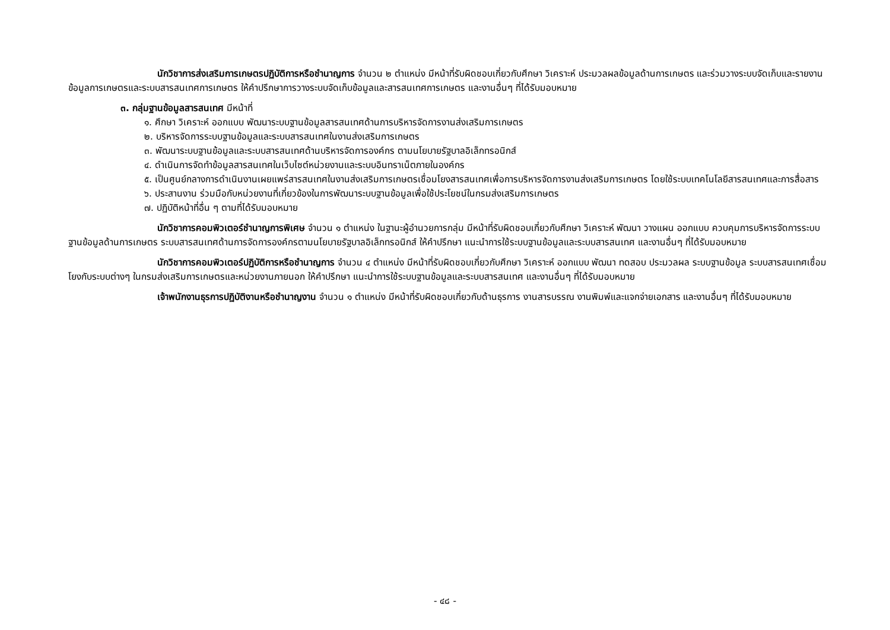นักวิชาการส่งเสริมการเกษตรปฏิบัติการหรือชำนาญการ จำนวน ๒ ตำแหน่ง มีหน้าที่รับผิดชอบเกี่ยวกับศึกษา วิเคราะห์ ประมวลผลข้อมูลด้านการเกษตร และร่วมวางระบบจัดเก็บและรายงานข้อมูลการเกษตรและระบบสารสนเทศการเกษตร ให้คำปรึกษาการวางระบบจัดเก็บข้อมูลและสารสนเทศการเกษตร และงานอื่นๆ ที่ได้รับมอบหมาย
๓. กลุ่มฐานข้อมูลสารสนเทศ มีหน้าที่
๑. ศึกษา วิเคราะห์ ออกแบบ พัฒนาระบบฐานข้อมูลสารสนเทศด้านการบริหารจัดการงานส่งเสริมการเกษตร
๒. บริหารจัดการระบบฐานข้อมูลและระบบสารสนเทศในงานส่งเสริมการเกษตร
๓. พัฒนาระบบฐานข้อมูลและระบบสารสนเทศด้านบริหารจัดการองค์กร ตามนโยบายรัฐบาลอิเล็กทรอนิกส์
๔. ดำเนินการจัดทำข้อมูลสารสนเทศในเว็บไซต์หน่วยงานและระบบอินทราเน็ตภายในองค์กร
๕. เป็นศูนย์กลางการดำเนินงานเผยแพร่สารสนเทศในงานส่งเสริมการเกษตรเชื่อมโยงสารสนเทศเพื่อการบริหารจัดการงานส่งเสริมการเกษตร โดยใช้ระบบเทคโนโลยีสารสนเทศและการสื่อสาร
๖. ประสานงาน ร่วมมือกับหน่วยงานที่เกี่ยวข้องในการพัฒนาระบบฐานข้อมูลเพื่อใช้ประโยชน์ในกรมส่งเสริมการเกษตร
๗. ปฏิบัติหน้าที่อื่น ๆ ตามที่ได้รับมอบหมาย
นักวิชาการคอมพิวเตอร์ชำนาญการพิเศษ จำนวน ๑ ตำแหน่ง ในฐานะผู้อำนวยการกลุ่ม มีหน้าที่รับผิดชอบเกี่ยวกับศึกษา วิเคราะห์ พัฒนา วางแผน ออกแบบ ควบคุมการบริหารจัดการระบบฐานข้อมูลด้านการเกษตร ระบบสารสนเทศด้านการจัดการองค์กรตามนโยบายรัฐบาลอิเล็กทรอนิกส์ ให้คำปรึกษา แนะนำการใช้ระบบฐานข้อมูลและระบบสารสนเทศ และงานอื่นๆ ที่ได้รับมอบหมาย
นักวิชาการคอมพิวเตอร์ปฏิบัติการหรือชำนาญการ จำนวน ๔ ตำแหน่ง มีหน้าที่รับผิดชอบเกี่ยวกับศึกษา วิเคราะห์ ออกแบบ พัฒนา ทดสอบ ประมวลผล ระบบฐานข้อมูล ระบบสารสนเทศเชื่อมโยงกับระบบต่างๆ ในกรมส่งเสริมการเกษตรและหน่วยงานภายนอก ให้คำปรึกษา แนะนำการใช้ระบบฐานข้อมูลและระบบสารสนเทศ และงานอื่นๆ ที่ได้รับมอบหมาย
เจ้าพนักงานธุรการปฏิบัติงานหรือชำนาญงาน จำนวน ๑ ตำแหน่ง มีหน้าที่รับผิดชอบเกี่ยวกับด้านธุรการ งานสารบรรณ งานพิมพ์และแจกจ่ายเอกสาร และงานอื่นๆ ที่ได้รับมอบหมาย
- ๔๘ -